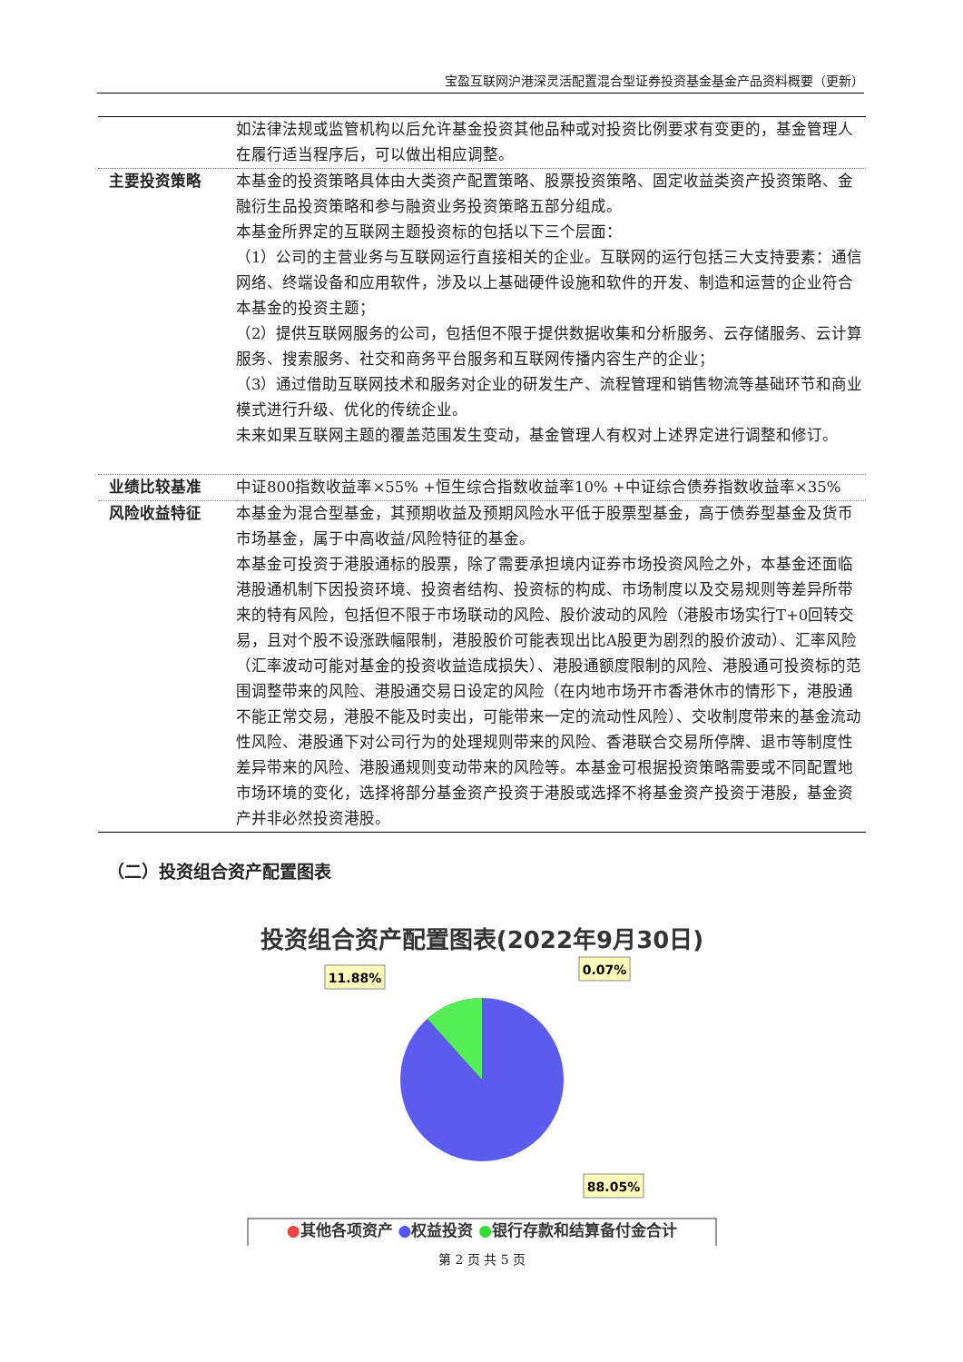宝盈互联网沪港深灵活配置混合型证券投资基金基金产品资料概要（更新）
| | 如法律法规或监管机构以后允许基金投资其他品种或对投资比例要求有变更的，基金管理人在履行适当程序后，可以做出相应调整。 |
| 主要投资策略 | 本基金的投资策略具体由大类资产配置策略、股票投资策略、固定收益类资产投资策略、金融衍生品投资策略和参与融资业务投资策略五部分组成。 本基金所界定的互联网主题投资标的包括以下三个层面： （1）公司的主营业务与互联网运行直接相关的企业。互联网的运行包括三大支持要素：通信网络、终端设备和应用软件，涉及以上基础硬件设施和软件的开发、制造和运营的企业符合本基金的投资主题； （2）提供互联网服务的公司，包括但不限于提供数据收集和分析服务、云存储服务、云计算服务、搜索服务、社交和商务平台服务和互联网传播内容生产的企业； （3）通过借助互联网技术和服务对企业的研发生产、流程管理和销售物流等基础环节和商业模式进行升级、优化的传统企业。 未来如果互联网主题的覆盖范围发生变动，基金管理人有权对上述界定进行调整和修订。 |
| 业绩比较基准 | 中证800指数收益率×55% +恒生综合指数收益率10% +中证综合债券指数收益率×35% |
| 风险收益特征 | 本基金为混合型基金，其预期收益及预期风险水平低于股票型基金，高于债券型基金及货币市场基金，属于中高收益/风险特征的基金。 本基金可投资于港股通标的股票，除了需要承担境内证券市场投资风险之外，本基金还面临港股通机制下因投资环境、投资者结构、投资标的构成、市场制度以及交易规则等差异所带来的特有风险，包括但不限于市场联动的风险、股价波动的风险（港股市场实行T+0回转交易，且对个股不设涨跌幅限制，港股股价可能表现出比A股更为剧烈的股价波动）、汇率风险（汇率波动可能对基金的投资收益造成损失）、港股通额度限制的风险、港股通可投资标的范围调整带来的风险、港股通交易日设定的风险（在内地市场开市香港休市的情形下，港股通不能正常交易，港股不能及时卖出，可能带来一定的流动性风险）、交收制度带来的基金流动性风险、港股通下对公司行为的处理规则带来的风险、香港联合交易所停牌、退市等制度性差异带来的风险、港股通规则变动带来的风险等。本基金可根据投资策略需要或不同配置地市场环境的变化，选择将部分基金资产投资于港股或选择不将基金资产投资于港股，基金资产并非必然投资港股。 |
（二）投资组合资产配置图表
投资组合资产配置图表(2022年9月30日)
11.88%
0.07%
88.05%
●其他各项资产 ●权益投资 ●银行存款和结算备付金合计
第 2 页 共 5 页